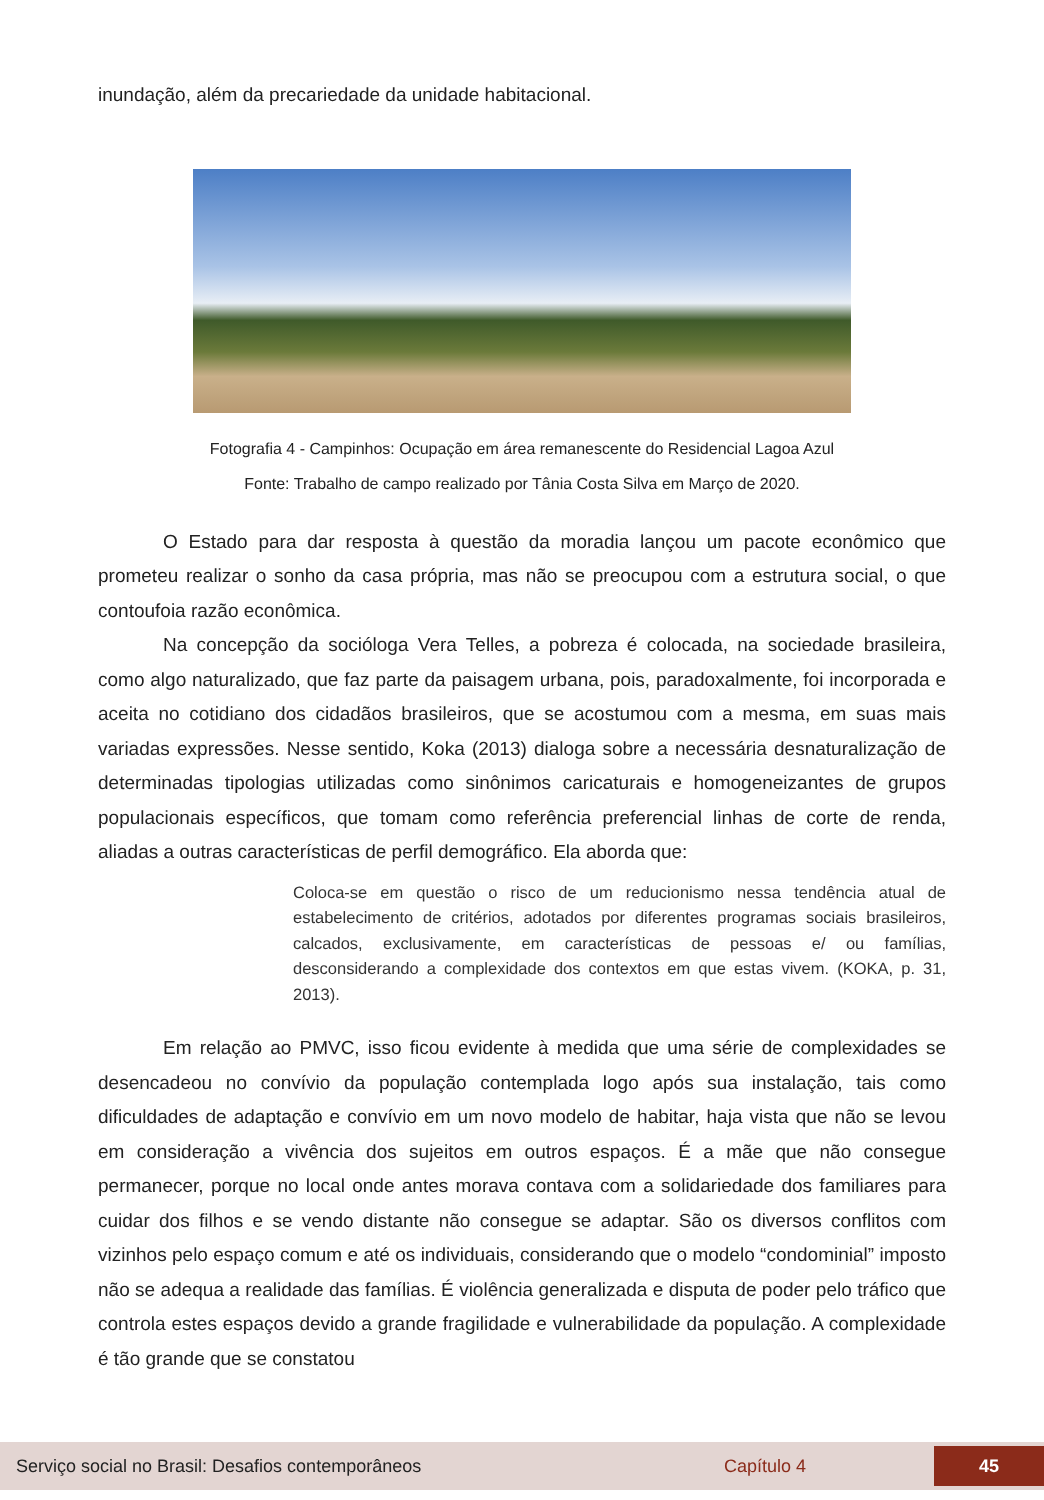inundação, além da precariedade da unidade habitacional.
Fotografia 4 - Campinhos: Ocupação em área remanescente do Residencial Lagoa Azul
Fonte: Trabalho de campo realizado por Tânia Costa Silva em Março de 2020.
O Estado para dar resposta à questão da moradia lançou um pacote econômico que prometeu realizar o sonho da casa própria, mas não se preocupou com a estrutura social, o que contoufoia razão econômica.
Na concepção da socióloga Vera Telles, a pobreza é colocada, na sociedade brasileira, como algo naturalizado, que faz parte da paisagem urbana, pois, paradoxalmente, foi incorporada e aceita no cotidiano dos cidadãos brasileiros, que se acostumou com a mesma, em suas mais variadas expressões. Nesse sentido, Koka (2013) dialoga sobre a necessária desnaturalização de determinadas tipologias utilizadas como sinônimos caricaturais e homogeneizantes de grupos populacionais específicos, que tomam como referência preferencial linhas de corte de renda, aliadas a outras características de perfil demográfico. Ela aborda que:
Coloca-se em questão o risco de um reducionismo nessa tendência atual de estabelecimento de critérios, adotados por diferentes programas sociais brasileiros, calcados, exclusivamente, em características de pessoas e/ ou famílias, desconsiderando a complexidade dos contextos em que estas vivem. (KOKA, p. 31, 2013).
Em relação ao PMVC, isso ficou evidente à medida que uma série de complexidades se desencadeou no convívio da população contemplada logo após sua instalação, tais como dificuldades de adaptação e convívio em um novo modelo de habitar, haja vista que não se levou em consideração a vivência dos sujeitos em outros espaços. É a mãe que não consegue permanecer, porque no local onde antes morava contava com a solidariedade dos familiares para cuidar dos filhos e se vendo distante não consegue se adaptar. São os diversos conflitos com vizinhos pelo espaço comum e até os individuais, considerando que o modelo “condominial” imposto não se adequa a realidade das famílias. É violência generalizada e disputa de poder pelo tráfico que controla estes espaços devido a grande fragilidade e vulnerabilidade da população. A complexidade é tão grande que se constatou
Serviço social no Brasil: Desafios contemporâneos Capítulo 4 45